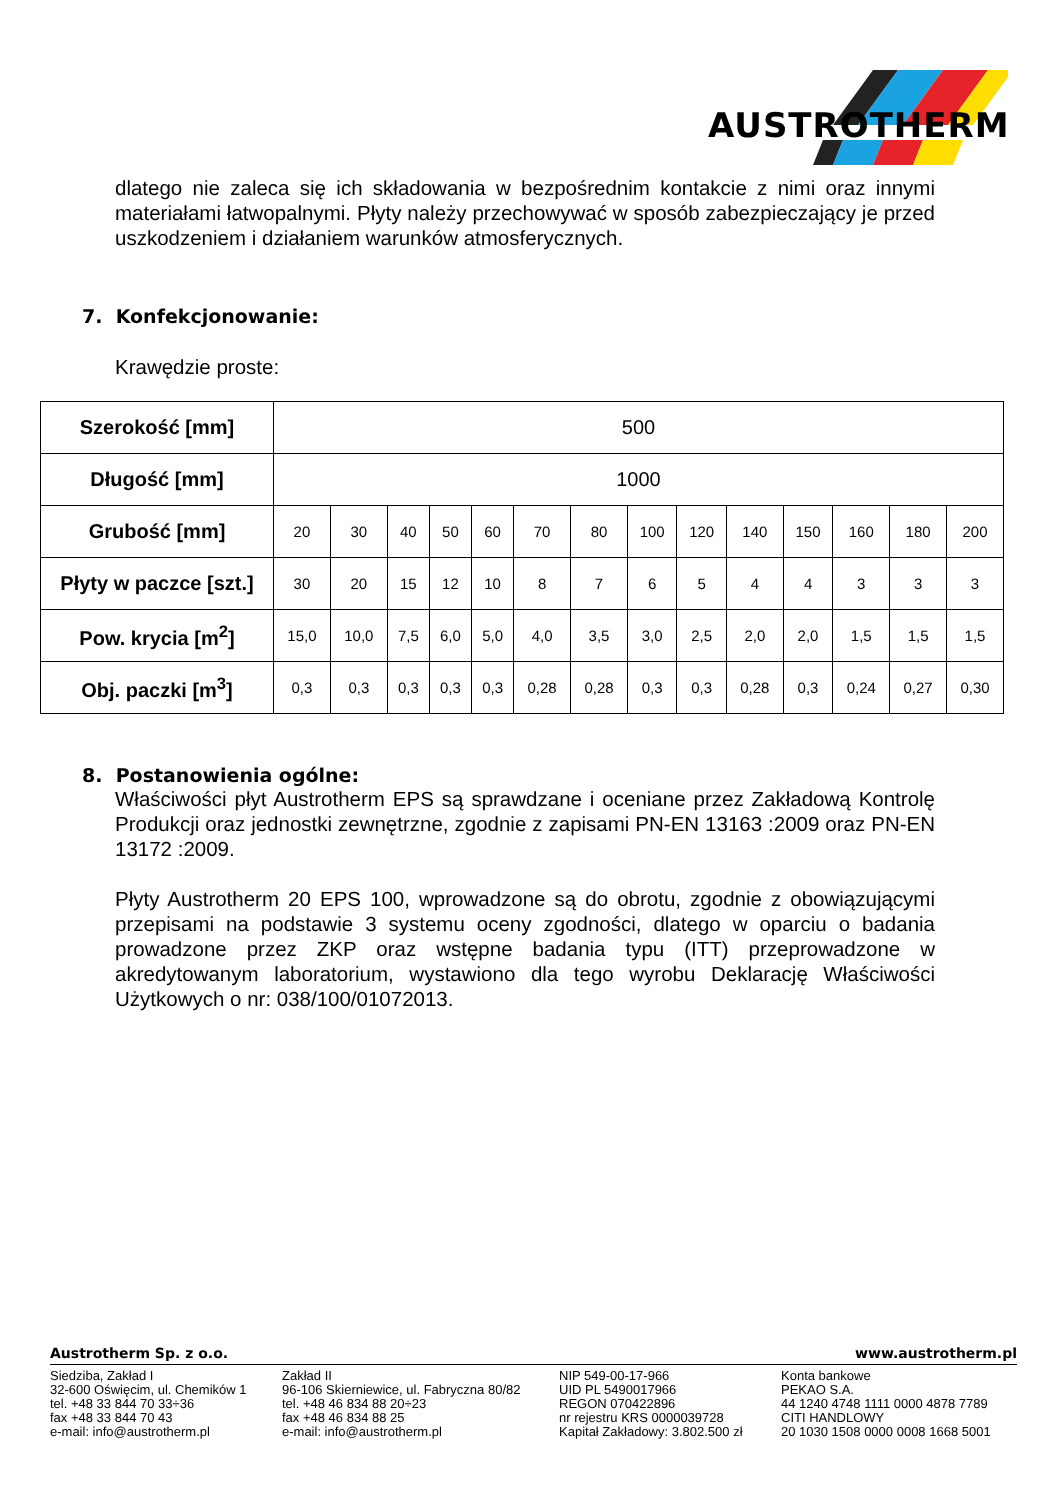AUSTROTHERM
dlatego nie zaleca się ich składowania w bezpośrednim kontakcie z nimi oraz innymi materiałami łatwopalnymi. Płyty należy przechowywać w sposób zabezpieczający je przed uszkodzeniem i działaniem warunków atmosferycznych.
7. Konfekcjonowanie:
Krawędzie proste:
| Szerokość [mm] | 500 | | | | | | | | | | | | | |
| Długość [mm] | 1000 | | | | | | | | | | | | | |
| Grubość [mm] | 20 | 30 | 40 | 50 | 60 | 70 | 80 | 100 | 120 | 140 | 150 | 160 | 180 | 200 |
| Płyty w paczce [szt.] | 30 | 20 | 15 | 12 | 10 | 8 | 7 | 6 | 5 | 4 | 4 | 3 | 3 | 3 |
| Pow. krycia [m<sup>2</sup>] | 15,0 | 10,0 | 7,5 | 6,0 | 5,0 | 4,0 | 3,5 | 3,0 | 2,5 | 2,0 | 2,0 | 1,5 | 1,5 | 1,5 |
| Obj. paczki [m<sup>3</sup>] | 0,3 | 0,3 | 0,3 | 0,3 | 0,3 | 0,28 | 0,28 | 0,3 | 0,3 | 0,28 | 0,3 | 0,24 | 0,27 | 0,30 |
8. Postanowienia ogólne:
Właściwości płyt Austrotherm EPS są sprawdzane i oceniane przez Zakładową Kontrolę Produkcji oraz jednostki zewnętrzne, zgodnie z zapisami PN-EN 13163 :2009 oraz PN-EN 13172 :2009.
Płyty Austrotherm 20 EPS 100, wprowadzone są do obrotu, zgodnie z obowiązującymi przepisami na podstawie 3 systemu oceny zgodności, dlatego w oparciu o badania prowadzone przez ZKP oraz wstępne badania typu (ITT) przeprowadzone w akredytowanym laboratorium, wystawiono dla tego wyrobu Deklarację Właściwości Użytkowych o nr: 038/100/01072013.
Austrotherm Sp. z o.o. www.austrotherm.pl
Siedziba, Zakład I
32-600 Oświęcim, ul. Chemików 1
tel. +48 33 844 70 33÷36
fax +48 33 844 70 43
e-mail: info@austrotherm.pl
Zakład II
96-106 Skierniewice, ul. Fabryczna 80/82
tel. +48 46 834 88 20÷23
fax +48 46 834 88 25
e-mail: info@austrotherm.pl
NIP 549-00-17-966
UID PL 5490017966
REGON 070422896
nr rejestru KRS 0000039728
Kapitał Zakładowy: 3.802.500 zł
Konta bankowe
PEKAO S.A.
44 1240 4748 1111 0000 4878 7789
CITI HANDLOWY
20 1030 1508 0000 0008 1668 5001